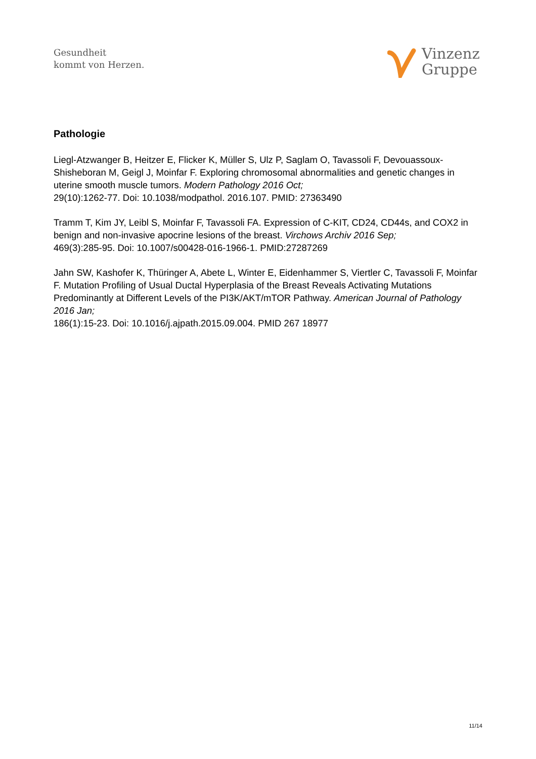Gesundheit
kommt von Herzen.
Vinzenz
Gruppe
Pathologie
Liegl-Atzwanger B, Heitzer E, Flicker K, Müller S, Ulz P, Saglam O, Tavassoli F, Devouassoux-Shisheboran M, Geigl J, Moinfar F. Exploring chromosomal abnormalities and genetic changes in uterine smooth muscle tumors. Modern Pathology 2016 Oct;
29(10):1262-77. Doi: 10.1038/modpathol. 2016.107. PMID: 27363490
Tramm T, Kim JY, Leibl S, Moinfar F, Tavassoli FA. Expression of C-KIT, CD24, CD44s, and COX2 in benign and non-invasive apocrine lesions of the breast. Virchows Archiv 2016 Sep;
469(3):285-95. Doi: 10.1007/s00428-016-1966-1. PMID:27287269
Jahn SW, Kashofer K, Thüringer A, Abete L, Winter E, Eidenhammer S, Viertler C, Tavassoli F, Moinfar F. Mutation Profiling of Usual Ductal Hyperplasia of the Breast Reveals Activating Mutations Predominantly at Different Levels of the PI3K/AKT/mTOR Pathway. American Journal of Pathology 2016 Jan;
186(1):15-23. Doi: 10.1016/j.ajpath.2015.09.004. PMID 267 18977
11/14